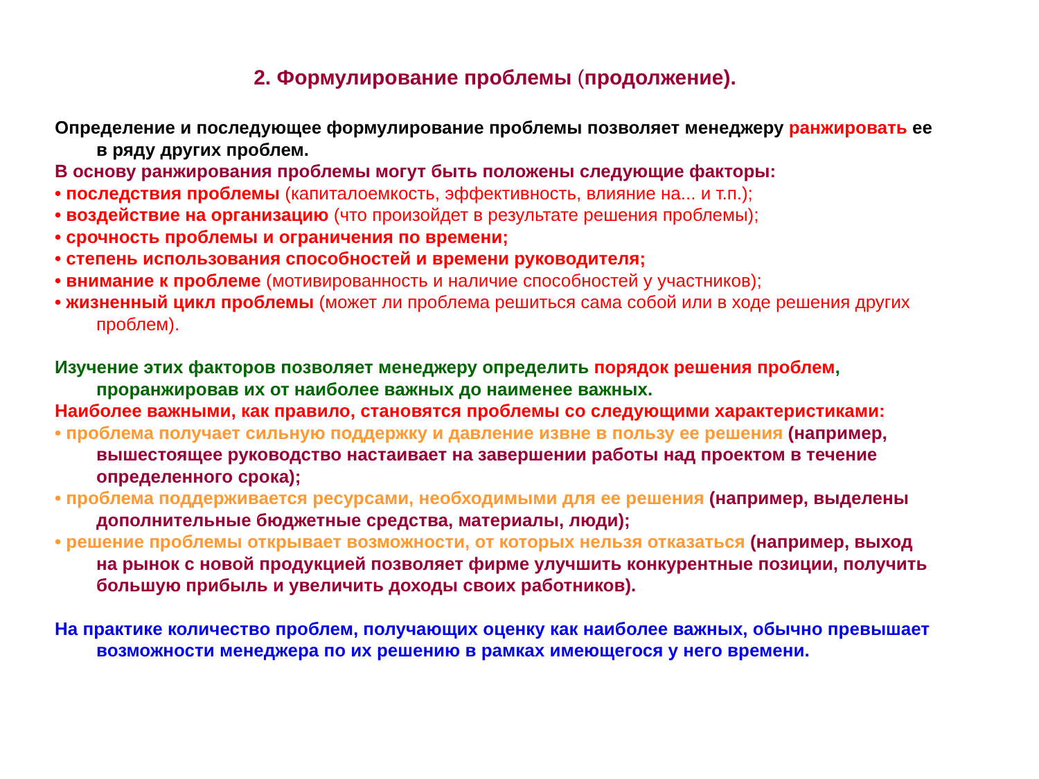2. Формулирование проблемы (продолжение).
Определение и последующее формулирование проблемы позволяет менеджеру ранжировать ее в ряду других проблем.
В основу ранжирования проблемы могут быть положены следующие факторы:
• последствия проблемы (капиталоемкость, эффективность, влияние на... и т.п.);
• воздействие на организацию (что произойдет в результате решения проблемы);
• срочность проблемы и ограничения по времени;
• степень использования способностей и времени руководителя;
• внимание к проблеме (мотивированность и наличие способностей у участников);
• жизненный цикл проблемы (может ли проблема решиться сама собой или в ходе решения других проблем).
Изучение этих факторов позволяет менеджеру определить порядок решения проблем, проранжировав их от наиболее важных до наименее важных.
Наиболее важными, как правило, становятся проблемы со следующими характеристиками:
• проблема получает сильную поддержку и давление извне в пользу ее решения (например, вышестоящее руководство настаивает на завершении работы над проектом в течение определенного срока);
• проблема поддерживается ресурсами, необходимыми для ее решения (например, выделены дополнительные бюджетные средства, материалы, люди);
• решение проблемы открывает возможности, от которых нельзя отказаться (например, выход на рынок с новой продукцией позволяет фирме улучшить конкурентные позиции, получить большую прибыль и увеличить доходы своих работников).
На практике количество проблем, получающих оценку как наиболее важных, обычно превышает возможности менеджера по их решению в рамках имеющегося у него времени.